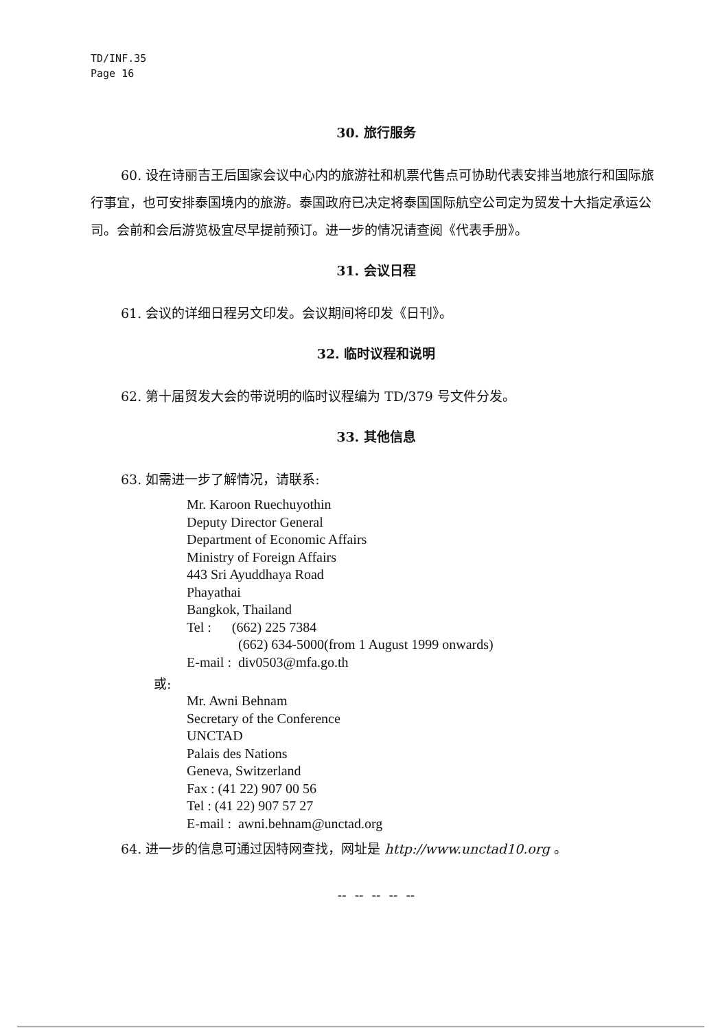TD/INF.35
Page 16
30. 旅行服务
60. 设在诗丽吉王后国家会议中心内的旅游社和机票代售点可协助代表安排当地旅行和国际旅行事宜，也可安排泰国境内的旅游。泰国政府已决定将泰国国际航空公司定为贸发十大指定承运公司。会前和会后游览极宜尽早提前预订。进一步的情况请查阅《代表手册》。
31. 会议日程
61. 会议的详细日程另文印发。会议期间将印发《日刊》。
32. 临时议程和说明
62. 第十届贸发大会的带说明的临时议程编为 TD/379 号文件分发。
33. 其他信息
63. 如需进一步了解情况，请联系:
Mr. Karoon Ruechuyothin
Deputy Director General
Department of Economic Affairs
Ministry of Foreign Affairs
443 Sri Ayuddhaya Road
Phayathai
Bangkok, Thailand
Tel : (662) 225 7384
(662) 634-5000(from 1 August 1999 onwards)
E-mail : div0503@mfa.go.th
或:
Mr. Awni Behnam
Secretary of the Conference
UNCTAD
Palais des Nations
Geneva, Switzerland
Fax : (41 22) 907 00 56
Tel : (41 22) 907 57 27
E-mail : awni.behnam@unctad.org
64. 进一步的信息可通过因特网查找，网址是 http://www.unctad10.org 。
-- -- -- -- --